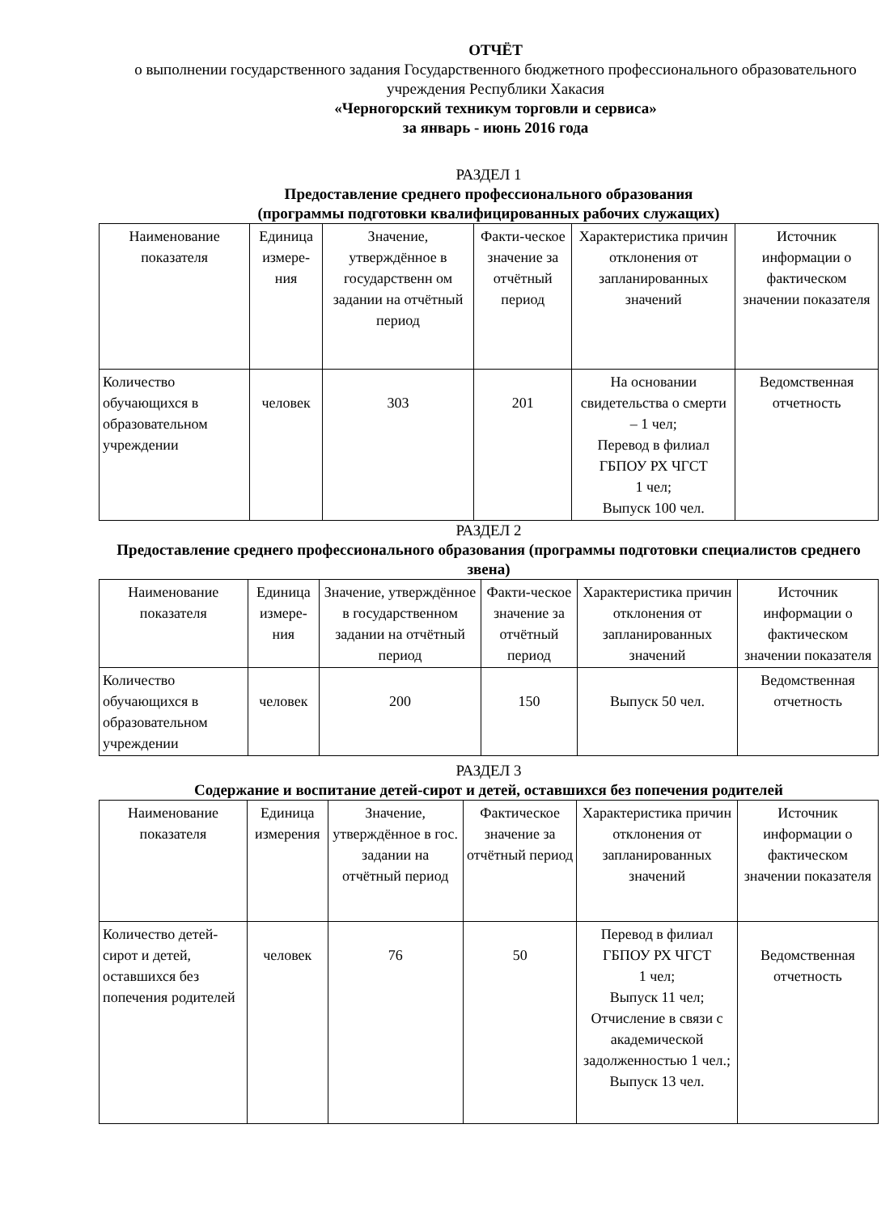ОТЧЁТ
о выполнении государственного задания Государственного бюджетного профессионального образовательного учреждения Республики Хакасия
«Черногорский техникум торговли и сервиса»
за январь - июнь 2016 года
РАЗДЕЛ 1
Предоставление среднего профессионального образования
(программы подготовки квалифицированных рабочих служащих)
| Наименование показателя | Единица измере-ния | Значение, утверждённое в государственн ом задании на отчётный период | Факти-ческое значение за отчётный период | Характеристика причин отклонения от запланированных значений | Источник информации о фактическом значении показателя |
| Количество обучающихся в образовательном учреждении | человек | 303 | 201 | На основании свидетельства о смерти – 1 чел; Перевод в филиал ГБПОУ РХ ЧГСТ 1 чел; Выпуск 100 чел. | Ведомственная отчетность |
РАЗДЕЛ 2
Предоставление среднего профессионального образования (программы подготовки специалистов среднего звена)
| Наименование показателя | Единица измере-ния | Значение, утверждённое в государственном задании на отчётный период | Факти-ческое значение за отчётный период | Характеристика причин отклонения от запланированных значений | Источник информации о фактическом значении показателя |
| Количество обучающихся в образовательном учреждении | человек | 200 | 150 | Выпуск 50 чел. | Ведомственная отчетность |
РАЗДЕЛ 3
Содержание и воспитание детей-сирот и детей, оставшихся без попечения родителей
| Наименование показателя | Единица измерения | Значение, утверждённое в гос. задании на отчётный период | Фактическое значение за отчётный период | Характеристика причин отклонения от запланированных значений | Источник информации о фактическом значении показателя |
| Количество детей-сирот и детей, оставшихся без попечения родителей | человек | 76 | 50 | Перевод в филиал ГБПОУ РХ ЧГСТ 1 чел; Выпуск 11 чел; Отчисление в связи с академической задолженностью 1 чел.; Выпуск 13 чел. | Ведомственная отчетность |